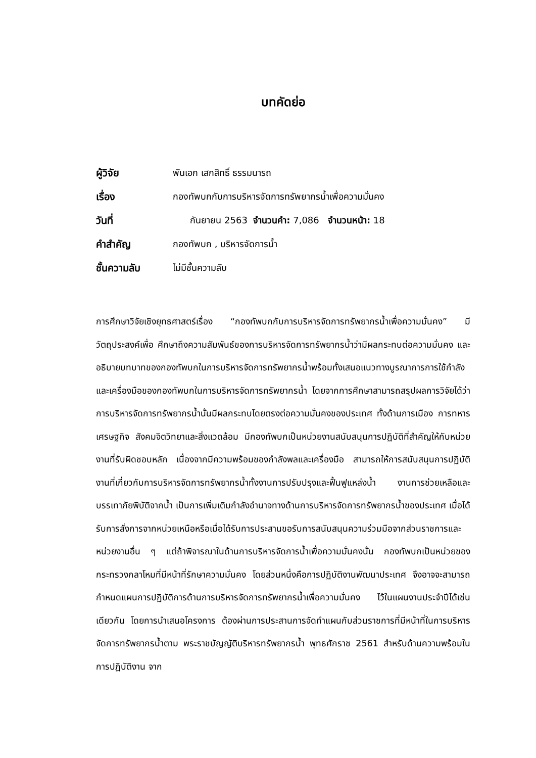บทคัดย่อ
| ผู้วิจัย | พันเอก เสกสิทธิ์ ธรรมนารถ |
| เรื่อง | กองทัพบกกับการบริหารจัดการทรัพยากรน้ำเพื่อความมั่นคง |
| วันที่ | กันยายน 2563 จำนวนคำ: 7,086 จำนวนหน้า: 18 |
| คำสำคัญ | กองทัพบก , บริหารจัดการน้ำ |
| ชั้นความลับ | ไม่มีชั้นความลับ |
การศึกษาวิจัยเชิงยุทธศาสตร์เรื่อง “กองทัพบกกับการบริหารจัดการทรัพยากรน้ำเพื่อความมั่นคง” มีวัตถุประสงค์เพื่อ ศึกษาถึงความสัมพันธ์ของการบริหารจัดการทรัพยากรน้ำว่ามีผลกระทบต่อความมั่นคง และอธิบายบทบาทของกองทัพบกในการบริหารจัดการทรัพยากรน้ำพร้อมทั้งเสนอแนวทางบูรณาการการใช้กำลังและเครื่องมือของกองทัพบกในการบริหารจัดการทรัพยากรน้ำ โดยจากการศึกษาสามารถสรุปผลการวิจัยได้ว่า การบริหารจัดการทรัพยากรน้ำนั้นมีผลกระทบโดยตรงต่อความมั่นคงของประเทศ ทั้งด้านการเมือง การทหาร เศรษฐกิจ สังคมจิตวิทยาและสิ่งแวดล้อม มีกองทัพบกเป็นหน่วยงานสนับสนุนการปฏิบัติที่สำคัญให้กับหน่วยงานที่รับผิดชอบหลัก เนื่องจากมีความพร้อมของกำลังพลและเครื่องมือ สามารถให้การสนับสนุนการปฏิบัติงานที่เกี่ยวกับการบริหารจัดการทรัพยากรน้ำทั้งงานการปรับปรุงและฟื้นฟูแหล่งน้ำ งานการช่วยเหลือและบรรเทาภัยพิบัติจากน้ำ เป็นการเพิ่มเติมกำลังอำนาจทางด้านการบริหารจัดการทรัพยากรน้ำของประเทศ เมื่อได้รับการสั่งการจากหน่วยเหนือหรือเมื่อได้รับการประสานขอรับการสนับสนุนความร่วมมือจากส่วนราชการและหน่วยงานอื่น ๆ แต่ถ้าพิจารณาในด้านการบริหารจัดการน้ำเพื่อความมั่นคงนั้น กองทัพบกเป็นหน่วยของกระทรวงกลาโหมที่มีหน้าที่รักษาความมั่นคง โดยส่วนหนึ่งคือการปฏิบัติงานพัฒนาประเทศ จึงอาจจะสามารถกำหนดแผนการปฏิบัติการด้านการบริหารจัดการทรัพยากรน้ำเพื่อความมั่นคง ไว้ในแผนงานประจำปีได้เช่นเดียวกัน โดยการนำเสนอโครงการ ต้องผ่านการประสานการจัดทำแผนกับส่วนราชการที่มีหน้าที่ในการบริหารจัดการทรัพยากรน้ำตาม พระราชบัญญัติบริหารทรัพยากรน้ำ พุทธศักราช 2561 สำหรับด้านความพร้อมในการปฏิบัติงาน จาก